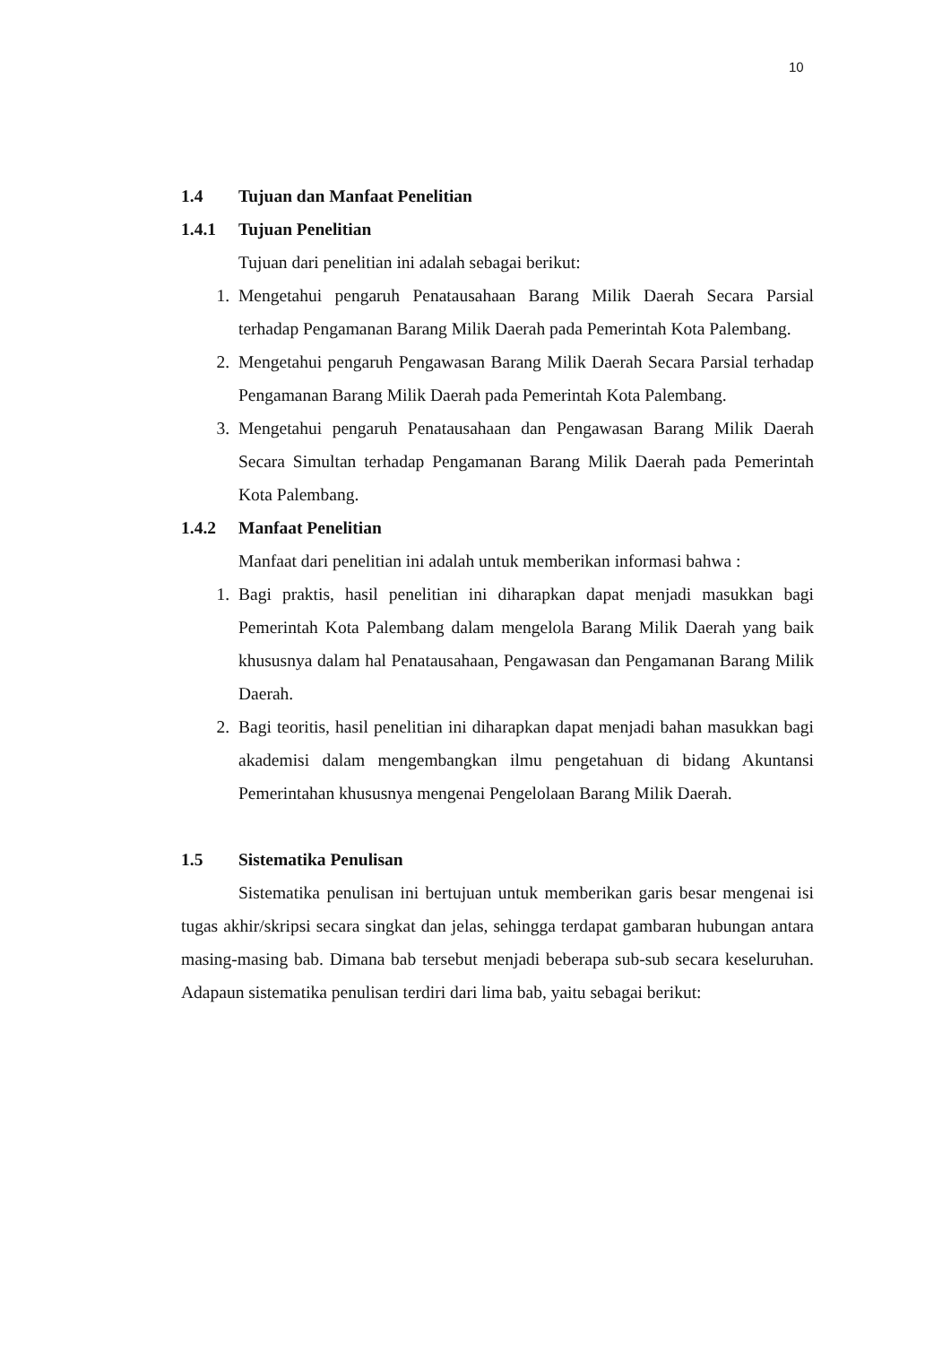10
1.4 Tujuan dan Manfaat Penelitian
1.4.1 Tujuan Penelitian
Tujuan dari penelitian ini adalah sebagai berikut:
1. Mengetahui pengaruh Penatausahaan Barang Milik Daerah Secara Parsial terhadap Pengamanan Barang Milik Daerah pada Pemerintah Kota Palembang.
2. Mengetahui pengaruh Pengawasan Barang Milik Daerah Secara Parsial terhadap Pengamanan Barang Milik Daerah pada Pemerintah Kota Palembang.
3. Mengetahui pengaruh Penatausahaan dan Pengawasan Barang Milik Daerah Secara Simultan terhadap Pengamanan Barang Milik Daerah pada Pemerintah Kota Palembang.
1.4.2 Manfaat Penelitian
Manfaat dari penelitian ini adalah untuk memberikan informasi bahwa :
1. Bagi praktis, hasil penelitian ini diharapkan dapat menjadi masukkan bagi Pemerintah Kota Palembang dalam mengelola Barang Milik Daerah yang baik khususnya dalam hal Penatausahaan, Pengawasan dan Pengamanan Barang Milik Daerah.
2. Bagi teoritis, hasil penelitian ini diharapkan dapat menjadi bahan masukkan bagi akademisi dalam mengembangkan ilmu pengetahuan di bidang Akuntansi Pemerintahan khususnya mengenai Pengelolaan Barang Milik Daerah.
1.5 Sistematika Penulisan
Sistematika penulisan ini bertujuan untuk memberikan garis besar mengenai isi tugas akhir/skripsi secara singkat dan jelas, sehingga terdapat gambaran hubungan antara masing-masing bab. Dimana bab tersebut menjadi beberapa sub-sub secara keseluruhan. Adapaun sistematika penulisan terdiri dari lima bab, yaitu sebagai berikut: